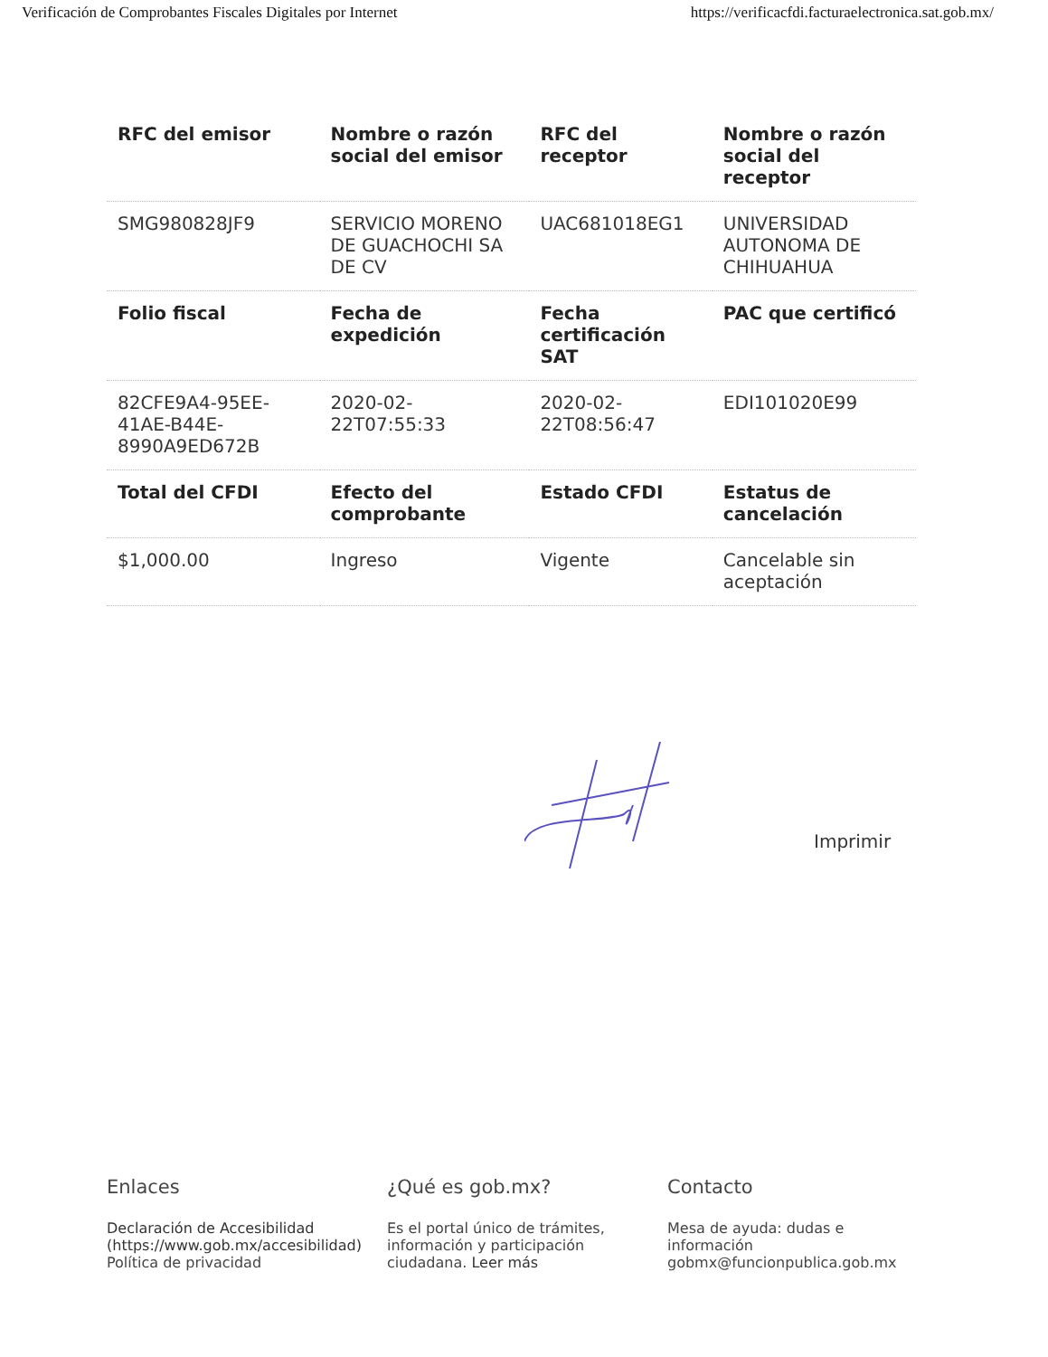Verificación de Comprobantes Fiscales Digitales por Internet https://verificacfdi.facturaelectronica.sat.gob.mx/
| RFC del emisor | Nombre o razón social del emisor | RFC del receptor | Nombre o razón social del receptor |
| --- | --- | --- | --- |
| SMG980828JF9 | SERVICIO MORENO DE GUACHOCHI SA DE CV | UAC681018EG1 | UNIVERSIDAD AUTONOMA DE CHIHUAHUA |
| Folio fiscal | Fecha de expedición | Fecha certificación SAT | PAC que certificó |
| 82CFE9A4-95EE-41AE-B44E-8990A9ED672B | 2020-02-22T07:55:33 | 2020-02-22T08:56:47 | EDI101020E99 |
| Total del CFDI | Efecto del comprobante | Estado CFDI | Estatus de cancelación |
| $1,000.00 | Ingreso | Vigente | Cancelable sin aceptación |
Imprimir
Enlaces
Declaración de Accesibilidad (https://www.gob.mx/accesibilidad)
Política de privacidad
¿Qué es gob.mx?
Es el portal único de trámites, información y participación ciudadana. Leer más
Contacto
Mesa de ayuda: dudas e información gobmx@funcionpublica.gob.mx